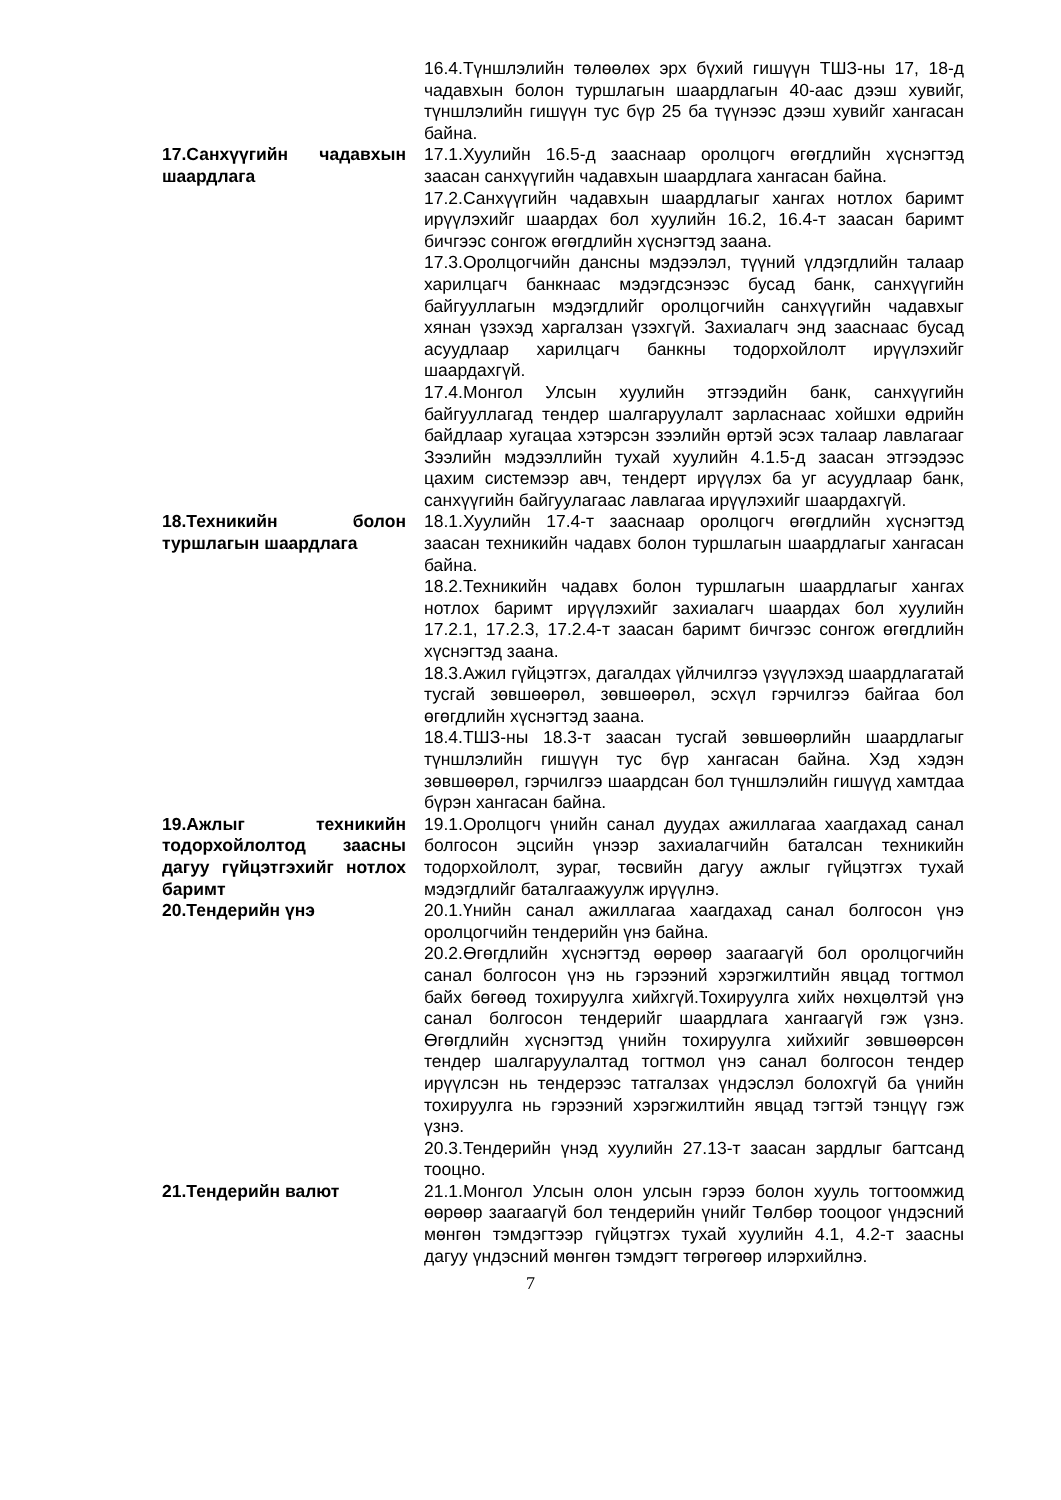16.4.Түншлэлийн төлөөлөх эрх бүхий гишүүн ТШЗ-ны 17, 18-д чадавхын болон туршлагын шаардлагын 40-аас дээш хувийг, түншлэлийн гишүүн тус бүр 25 ба түүнээс дээш хувийг хангасан байна.
17.Санхүүгийн чадавхын шаардлага
17.1.Хуулийн 16.5-д зааснаар оролцогч өгөгдлийн хүснэгтэд заасан санхүүгийн чадавхын шаардлага хангасан байна.
17.2.Санхүүгийн чадавхын шаардлагыг хангах нотлох баримт ирүүлэхийг шаардах бол хуулийн 16.2, 16.4-т заасан баримт бичгээс сонгож өгөгдлийн хүснэгтэд заана.
17.3.Оролцогчийн дансны мэдээлэл, түүний үлдэгдлийн талаар харилцагч банкнаас мэдэгдсэнээс бусад банк, санхүүгийн байгууллагын мэдэгдлийг оролцогчийн санхүүгийн чадавхыг хянан үзэхэд харгалзан үзэхгүй. Захиалагч энд зааснаас бусад асуудлаар харилцагч банкны тодорхойлолт ирүүлэхийг шаардахгүй.
17.4.Монгол Улсын хуулийн этгээдийн банк, санхүүгийн байгууллагад тендер шалгаруулалт зарласнаас хойшхи өдрийн байдлаар хугацаа хэтэрсэн зээлийн өртэй эсэх талаар лавлагааг Зээлийн мэдээллийн тухай хуулийн 4.1.5-д заасан этгээдээс цахим системээр авч, тендерт ирүүлэх ба уг асуудлаар банк, санхүүгийн байгуулагаас лавлагаа ирүүлэхийг шаардахгүй.
18.Техникийн болон туршлагын шаардлага
18.1.Хуулийн 17.4-т зааснаар оролцогч өгөгдлийн хүснэгтэд заасан техникийн чадавх болон туршлагын шаардлагыг хангасан байна.
18.2.Техникийн чадавх болон туршлагын шаардлагыг хангах нотлох баримт ирүүлэхийг захиалагч шаардах бол хуулийн 17.2.1, 17.2.3, 17.2.4-т заасан баримт бичгээс сонгож өгөгдлийн хүснэгтэд заана.
18.3.Ажил гүйцэтгэх, дагалдах үйлчилгээ үзүүлэхэд шаардлагатай тусгай зөвшөөрөл, зөвшөөрөл, эсхүл гэрчилгээ байгаа бол өгөгдлийн хүснэгтэд заана.
18.4.ТШЗ-ны 18.3-т заасан тусгай зөвшөөрлийн шаардлагыг түншлэлийн гишүүн тус бүр хангасан байна. Хэд хэдэн зөвшөөрөл, гэрчилгээ шаардсан бол түншлэлийн гишүүд хамтдаа бүрэн хангасан байна.
19.Ажлыг техникийн тодорхойлолтод заасны дагуу гүйцэтгэхийг нотлох баримт
19.1.Оролцогч үнийн санал дуудах ажиллагаа хаагдахад санал болгосон эцсийн үнээр захиалагчийн баталсан техникийн тодорхойлолт, зураг, төсвийн дагуу ажлыг гүйцэтгэх тухай мэдэгдлийг баталгаажуулж ирүүлнэ.
20.Тендерийн үнэ 20.1.Үнийн санал ажиллагаа хаагдахад санал болгосон үнэ оролцогчийн тендерийн үнэ байна.
20.2.Өгөгдлийн хүснэгтэд өөрөөр заагаагүй бол оролцогчийн санал болгосон үнэ нь гэрээний хэрэгжилтийн явцад тогтмол байх бөгөөд тохируулга хийхгүй.Тохируулга хийх нөхцөлтэй үнэ санал болгосон тендерийг шаардлага хангаагүй гэж үзнэ. Өгөгдлийн хүснэгтэд үнийн тохируулга хийхийг зөвшөөрсөн тендер шалгаруулалтад тогтмол үнэ санал болгосон тендер ирүүлсэн нь тендерээс татгалзах үндэслэл болохгүй ба үнийн тохируулга нь гэрээний хэрэгжилтийн явцад тэгтэй тэнцүү гэж үзнэ.
20.3.Тендерийн үнэд хуулийн 27.13-т заасан зардлыг багтсанд тооцно.
21.Тендерийн валют 21.1.Монгол Улсын олон улсын гэрээ болон хууль тогтоомжид өөрөөр заагаагүй бол тендерийн үнийг Төлбөр тооцоог үндэсний мөнгөн тэмдэгтээр гүйцэтгэх тухай хуулийн 4.1, 4.2-т заасны дагуу үндэсний мөнгөн тэмдэгт төгрөгөөр илэрхийлнэ.
7